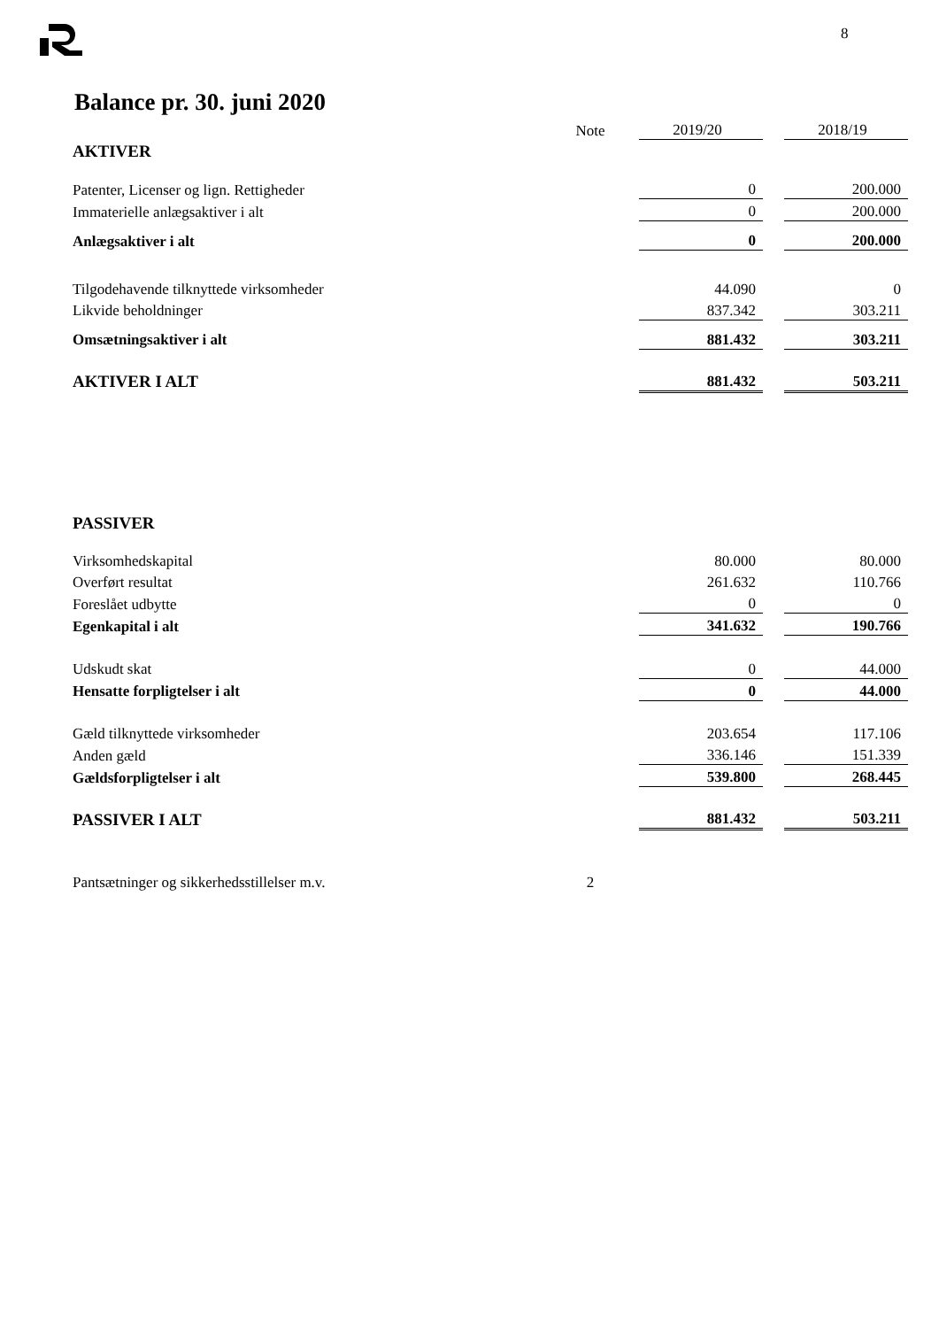8
Balance pr. 30. juni 2020
| | Note | 2019/20 | | 2018/19 |
| AKTIVER | | | | |
| Patenter, Licenser og lign. Rettigheder | | 0 | | 200.000 |
| Immaterielle anlægsaktiver i alt | | 0 | | 200.000 |
| Anlægsaktiver i alt | | 0 | | 200.000 |
| Tilgodehavende tilknyttede virksomheder | | 44.090 | | 0 |
| Likvide beholdninger | | 837.342 | | 303.211 |
| Omsætningsaktiver i alt | | 881.432 | | 303.211 |
| AKTIVER I ALT | | 881.432 | | 503.211 |
| PASSIVER | | | | |
| Virksomhedskapital | | 80.000 | | 80.000 |
| Overført resultat | | 261.632 | | 110.766 |
| Foreslået udbytte | | 0 | | 0 |
| Egenkapital i alt | | 341.632 | | 190.766 |
| Udskudt skat | | 0 | | 44.000 |
| Hensatte forpligtelser i alt | | 0 | | 44.000 |
| Gæld tilknyttede virksomheder | | 203.654 | | 117.106 |
| Anden gæld | | 336.146 | | 151.339 |
| Gældsforpligtelser i alt | | 539.800 | | 268.445 |
| PASSIVER I ALT | | 881.432 | | 503.211 |
| Pantsætninger og sikkerhedsstillelser m.v. | 2 | | | |